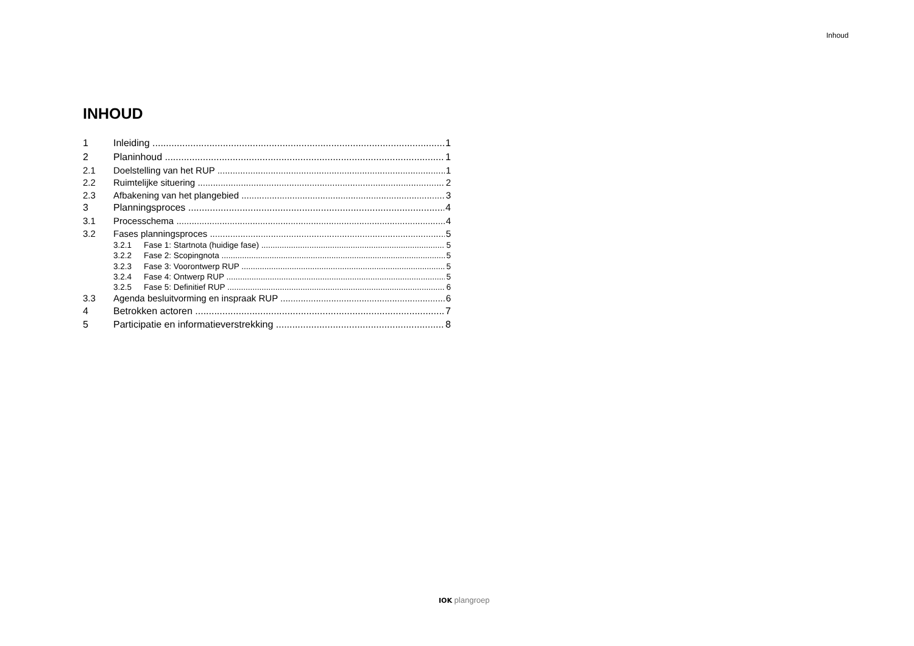Inhoud
INHOUD
1 Inleiding 1
2 Planinhoud 1
2.1 Doelstelling van het RUP 1
2.2 Ruimtelijke situering 2
2.3 Afbakening van het plangebied 3
3 Planningsproces 4
3.1 Processchema 4
3.2 Fases planningsproces 5
3.2.1 Fase 1: Startnota (huidige fase) 5
3.2.2 Fase 2: Scopingnota 5
3.2.3 Fase 3: Voorontwerp RUP 5
3.2.4 Fase 4: Ontwerp RUP 5
3.2.5 Fase 5: Definitief RUP 6
3.3 Agenda besluitvorming en inspraak RUP 6
4 Betrokken actoren 7
5 Participatie en informatieverstrekking 8
IOK plangroep